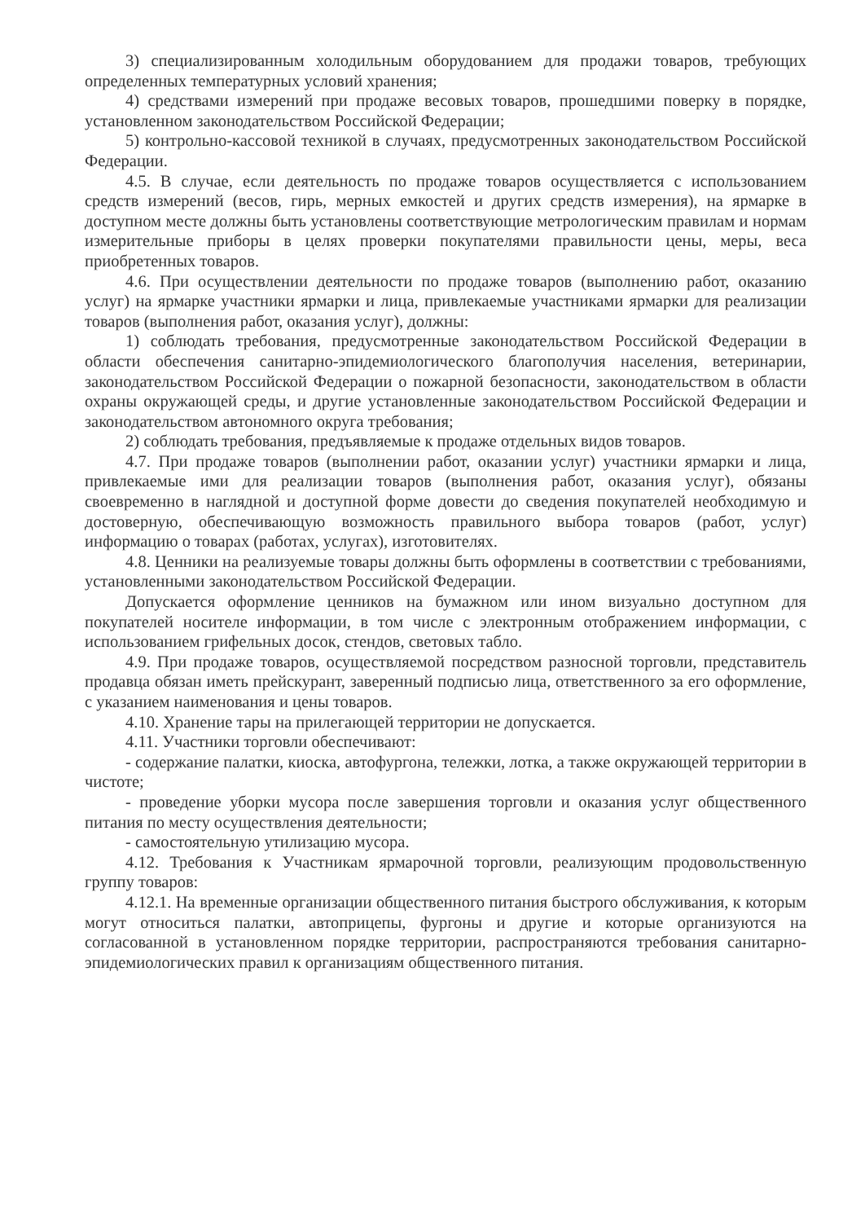3) специализированным холодильным оборудованием для продажи товаров, требующих определенных температурных условий хранения;
4) средствами измерений при продаже весовых товаров, прошедшими поверку в порядке, установленном законодательством Российской Федерации;
5) контрольно-кассовой техникой в случаях, предусмотренных законодательством Российской Федерации.
4.5. В случае, если деятельность по продаже товаров осуществляется с использованием средств измерений (весов, гирь, мерных емкостей и других средств измерения), на ярмарке в доступном месте должны быть установлены соответствующие метрологическим правилам и нормам измерительные приборы в целях проверки покупателями правильности цены, меры, веса приобретенных товаров.
4.6. При осуществлении деятельности по продаже товаров (выполнению работ, оказанию услуг) на ярмарке участники ярмарки и лица, привлекаемые участниками ярмарки для реализации товаров (выполнения работ, оказания услуг), должны:
1) соблюдать требования, предусмотренные законодательством Российской Федерации в области обеспечения санитарно-эпидемиологического благополучия населения, ветеринарии, законодательством Российской Федерации о пожарной безопасности, законодательством в области охраны окружающей среды, и другие установленные законодательством Российской Федерации и законодательством автономного округа требования;
2) соблюдать требования, предъявляемые к продаже отдельных видов товаров.
4.7. При продаже товаров (выполнении работ, оказании услуг) участники ярмарки и лица, привлекаемые ими для реализации товаров (выполнения работ, оказания услуг), обязаны своевременно в наглядной и доступной форме довести до сведения покупателей необходимую и достоверную, обеспечивающую возможность правильного выбора товаров (работ, услуг) информацию о товарах (работах, услугах), изготовителях.
4.8. Ценники на реализуемые товары должны быть оформлены в соответствии с требованиями, установленными законодательством Российской Федерации.
Допускается оформление ценников на бумажном или ином визуально доступном для покупателей носителе информации, в том числе с электронным отображением информации, с использованием грифельных досок, стендов, световых табло.
4.9. При продаже товаров, осуществляемой посредством разносной торговли, представитель продавца обязан иметь прейскурант, заверенный подписью лица, ответственного за его оформление, с указанием наименования и цены товаров.
4.10. Хранение тары на прилегающей территории не допускается.
4.11. Участники торговли обеспечивают:
- содержание палатки, киоска, автофургона, тележки, лотка, а также окружающей территории в чистоте;
- проведение уборки мусора после завершения торговли и оказания услуг общественного питания по месту осуществления деятельности;
- самостоятельную утилизацию мусора.
4.12. Требования к Участникам ярмарочной торговли, реализующим продовольственную группу товаров:
4.12.1. На временные организации общественного питания быстрого обслуживания, к которым могут относиться палатки, автоприцепы, фургоны и другие и которые организуются на согласованной в установленном порядке территории, распространяются требования санитарно-эпидемиологических правил к организациям общественного питания.